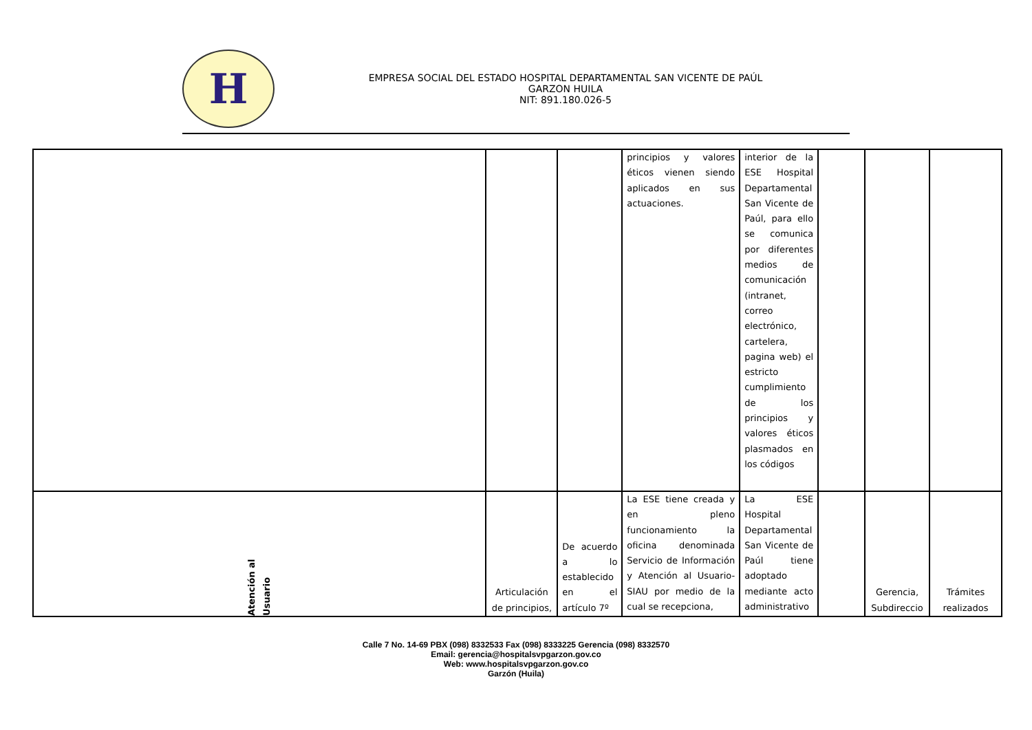H
EMPRESA SOCIAL DEL ESTADO HOSPITAL DEPARTAMENTAL SAN VICENTE DE PAÚL
GARZON HUILA
NIT: 891.180.026-5
| | | | principios y valores éticos vienen siendo aplicados en sus actuaciones. | interior de la ESE Hospital Departamental San Vicente de Paúl, para ello se comunica por diferentes medios de comunicación (intranet, correo electrónico, cartelera, pagina web) el estricto cumplimiento de los principios y valores éticos plasmados en los códigos | | | |
| Atención al Usuario | Articulación de principios, | De acuerdo a lo establecido en el artículo 7º | La ESE tiene creada y en pleno funcionamiento la oficina denominada Servicio de Información y Atención al Usuario- SIAU por medio de la cual se recepciona, | La ESE Hospital Departamental San Vicente de Paúl tiene adoptado mediante acto administrativo | | Gerencia, Subdireccio | Trámites realizados |
Calle 7 No. 14-69 PBX (098) 8332533 Fax (098) 8333225 Gerencia (098) 8332570
Email: gerencia@hospitalsvpgarzon.gov.co
Web: www.hospitalsvpgarzon.gov.co
Garzón (Huila)